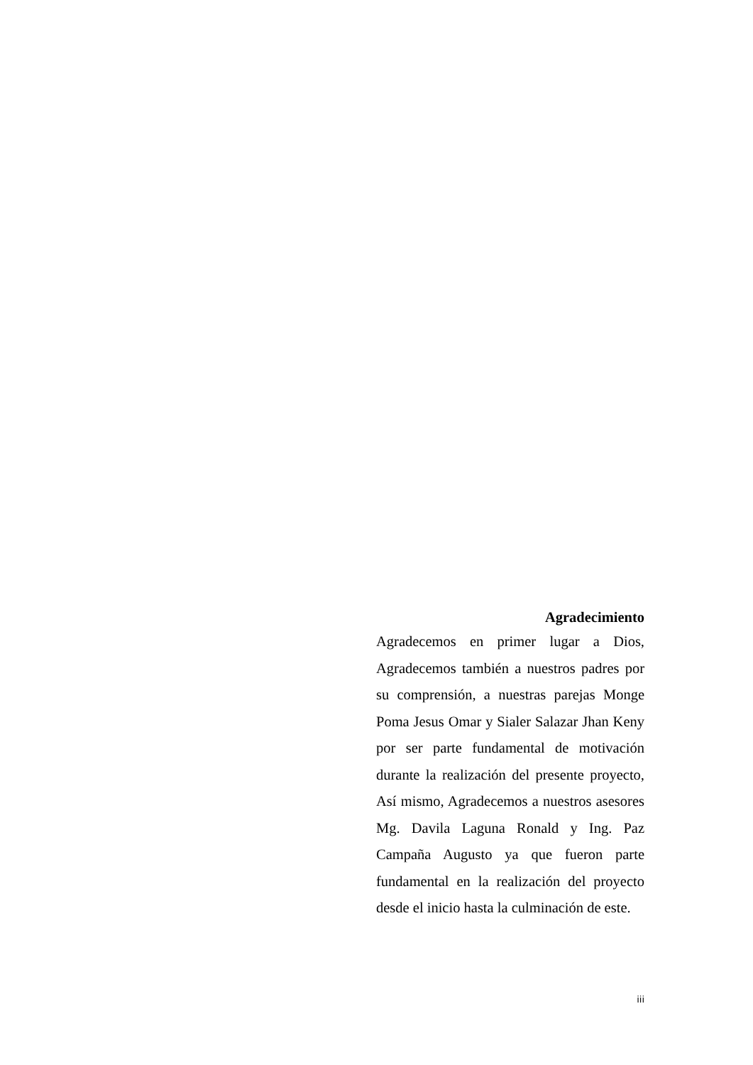Agradecimiento
Agradecemos en primer lugar a Dios, Agradecemos también a nuestros padres por su comprensión, a nuestras parejas Monge Poma Jesus Omar y Sialer Salazar Jhan Keny por ser parte fundamental de motivación durante la realización del presente proyecto, Así mismo, Agradecemos a nuestros asesores Mg. Davila Laguna Ronald y Ing. Paz Campaña Augusto ya que fueron parte fundamental en la realización del proyecto desde el inicio hasta la culminación de este.
iii